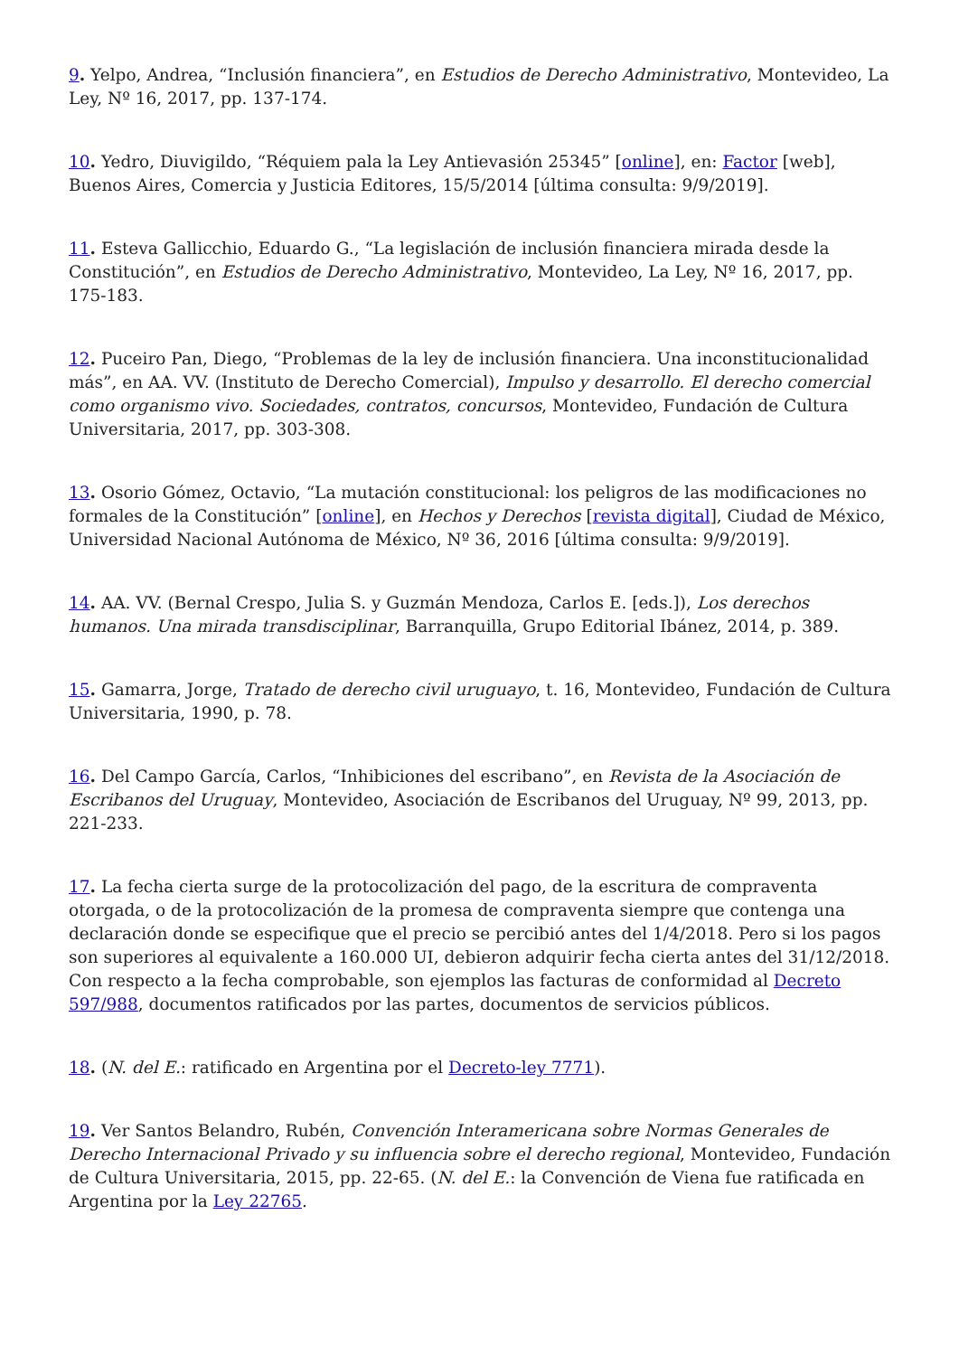9. Yelpo, Andrea, “Inclusión financiera”, en Estudios de Derecho Administrativo, Montevideo, La Ley, Nº 16, 2017, pp. 137-174.
10. Yedro, Diuvigildo, “Réquiem pala la Ley Antievasión 25345” [online], en: Factor [web], Buenos Aires, Comercia y Justicia Editores, 15/5/2014 [última consulta: 9/9/2019].
11. Esteva Gallicchio, Eduardo G., “La legislación de inclusión financiera mirada desde la Constitución”, en Estudios de Derecho Administrativo, Montevideo, La Ley, Nº 16, 2017, pp. 175-183.
12. Puceiro Pan, Diego, “Problemas de la ley de inclusión financiera. Una inconstitucionalidad más”, en AA. VV. (Instituto de Derecho Comercial), Impulso y desarrollo. El derecho comercial como organismo vivo. Sociedades, contratos, concursos, Montevideo, Fundación de Cultura Universitaria, 2017, pp. 303-308.
13. Osorio Gómez, Octavio, “La mutación constitucional: los peligros de las modificaciones no formales de la Constitución” [online], en Hechos y Derechos [revista digital], Ciudad de México, Universidad Nacional Autónoma de México, Nº 36, 2016 [última consulta: 9/9/2019].
14. AA. VV. (Bernal Crespo, Julia S. y Guzmán Mendoza, Carlos E. [eds.]), Los derechos humanos. Una mirada transdisciplinar, Barranquilla, Grupo Editorial Ibánez, 2014, p. 389.
15. Gamarra, Jorge, Tratado de derecho civil uruguayo, t. 16, Montevideo, Fundación de Cultura Universitaria, 1990, p. 78.
16. Del Campo García, Carlos, “Inhibiciones del escribano”, en Revista de la Asociación de Escribanos del Uruguay, Montevideo, Asociación de Escribanos del Uruguay, Nº 99, 2013, pp. 221-233.
17. La fecha cierta surge de la protocolización del pago, de la escritura de compraventa otorgada, o de la protocolización de la promesa de compraventa siempre que contenga una declaración donde se especifique que el precio se percibió antes del 1/4/2018. Pero si los pagos son superiores al equivalente a 160.000 UI, debieron adquirir fecha cierta antes del 31/12/2018. Con respecto a la fecha comprobable, son ejemplos las facturas de conformidad al Decreto 597/988, documentos ratificados por las partes, documentos de servicios públicos.
18. (N. del E.: ratificado en Argentina por el Decreto-ley 7771).
19. Ver Santos Belandro, Rubén, Convención Interamericana sobre Normas Generales de Derecho Internacional Privado y su influencia sobre el derecho regional, Montevideo, Fundación de Cultura Universitaria, 2015, pp. 22-65. (N. del E.: la Convención de Viena fue ratificada en Argentina por la Ley 22765.